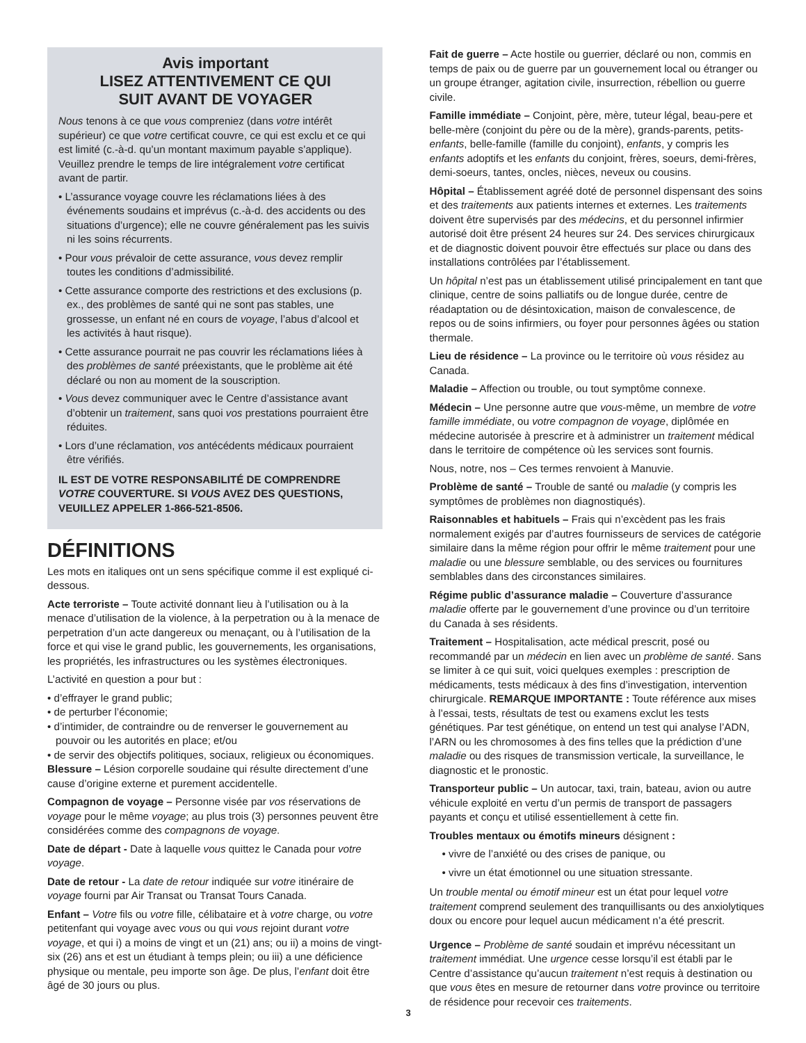Avis important
LISEZ ATTENTIVEMENT CE QUI
SUIT AVANT DE VOYAGER
Nous tenons à ce que vous compreniez (dans votre intérêt supérieur) ce que votre certificat couvre, ce qui est exclu et ce qui est limité (c.-à-d. qu’un montant maximum payable s’applique). Veuillez prendre le temps de lire intégralement votre certificat avant de partir.
• L’assurance voyage couvre les réclamations liées à des événements soudains et imprévus (c.-à-d. des accidents ou des situations d’urgence); elle ne couvre généralement pas les suivis ni les soins récurrents.
• Pour vous prévaloir de cette assurance, vous devez remplir toutes les conditions d’admissibilité.
• Cette assurance comporte des restrictions et des exclusions (p. ex., des problèmes de santé qui ne sont pas stables, une grossesse, un enfant né en cours de voyage, l’abus d’alcool et les activités à haut risque).
• Cette assurance pourrait ne pas couvrir les réclamations liées à des problèmes de santé préexistants, que le problème ait été déclaré ou non au moment de la souscription.
• Vous devez communiquer avec le Centre d’assistance avant d’obtenir un traitement, sans quoi vos prestations pourraient être réduites.
• Lors d’une réclamation, vos antécédents médicaux pourraient être vérifiés.
IL EST DE VOTRE RESPONSABILITÉ DE COMPRENDRE VOTRE COUVERTURE. SI VOUS AVEZ DES QUESTIONS, VEUILLEZ APPELER 1-866-521-8506.
DÉFINITIONS
Les mots en italiques ont un sens spécifique comme il est expliqué ci-dessous.
Acte terroriste – Toute activité donnant lieu à l’utilisation ou à la menace d’utilisation de la violence, à la perpetration ou à la menace de perpetration d’un acte dangereux ou menaçant, ou à l’utilisation de la force et qui vise le grand public, les gouvernements, les organisations, les propriétés, les infrastructures ou les systèmes électroniques.
L’activité en question a pour but :
• d’effrayer le grand public;
• de perturber l’économie;
• d’intimider, de contraindre ou de renverser le gouvernement au pouvoir ou les autorités en place; et/ou
• de servir des objectifs politiques, sociaux, religieux ou économiques.
Blessure – Lésion corporelle soudaine qui résulte directement d’une cause d’origine externe et purement accidentelle.
Compagnon de voyage – Personne visée par vos réservations de voyage pour le même voyage; au plus trois (3) personnes peuvent être considérées comme des compagnons de voyage.
Date de départ - Date à laquelle vous quittez le Canada pour votre voyage.
Date de retour - La date de retour indiquée sur votre itinéraire de voyage fourni par Air Transat ou Transat Tours Canada.
Enfant – Votre fils ou votre fille, célibataire et à votre charge, ou votre petitenfant qui voyage avec vous ou qui vous rejoint durant votre voyage, et qui i) a moins de vingt et un (21) ans; ou ii) a moins de vingt-six (26) ans et est un étudiant à temps plein; ou iii) a une déficience physique ou mentale, peu importe son âge. De plus, l’enfant doit être âgé de 30 jours ou plus.
3
Fait de guerre – Acte hostile ou guerrier, déclaré ou non, commis en temps de paix ou de guerre par un gouvernement local ou étranger ou un groupe étranger, agitation civile, insurrection, rébellion ou guerre civile.
Famille immédiate – Conjoint, père, mère, tuteur légal, beau-pere et belle-mère (conjoint du père ou de la mère), grands-parents, petits-enfants, belle-famille (famille du conjoint), enfants, y compris les enfants adoptifs et les enfants du conjoint, frères, soeurs, demi-frères, demi-soeurs, tantes, oncles, nièces, neveux ou cousins.
Hôpital – Établissement agréé doté de personnel dispensant des soins et des traitements aux patients internes et externes. Les traitements doivent être supervisés par des médecins, et du personnel infirmier autorisé doit être présent 24 heures sur 24. Des services chirurgicaux et de diagnostic doivent pouvoir être effectués sur place ou dans des installations contrôlées par l’établissement.
Un hôpital n’est pas un établissement utilisé principalement en tant que clinique, centre de soins palliatifs ou de longue durée, centre de réadaptation ou de désintoxication, maison de convalescence, de repos ou de soins infirmiers, ou foyer pour personnes âgées ou station thermale.
Lieu de résidence – La province ou le territoire où vous résidez au Canada.
Maladie – Affection ou trouble, ou tout symptôme connexe.
Médecin – Une personne autre que vous-même, un membre de votre famille immédiate, ou votre compagnon de voyage, diplômée en médecine autorisée à prescrire et à administrer un traitement médical dans le territoire de compétence où les services sont fournis.
Nous, notre, nos – Ces termes renvoient à Manuvie.
Problème de santé – Trouble de santé ou maladie (y compris les symptômes de problèmes non diagnostiqués).
Raisonnables et habituels – Frais qui n’excèdent pas les frais normalement exigés par d’autres fournisseurs de services de catégorie similaire dans la même région pour offrir le même traitement pour une maladie ou une blessure semblable, ou des services ou fournitures semblables dans des circonstances similaires.
Régime public d’assurance maladie – Couverture d’assurance maladie offerte par le gouvernement d’une province ou d’un territoire du Canada à ses résidents.
Traitement – Hospitalisation, acte médical prescrit, posé ou recommandé par un médecin en lien avec un problème de santé. Sans se limiter à ce qui suit, voici quelques exemples : prescription de médicaments, tests médicaux à des fins d’investigation, intervention chirurgicale. REMARQUE IMPORTANTE : Toute référence aux mises à l’essai, tests, résultats de test ou examens exclut les tests génétiques. Par test génétique, on entend un test qui analyse l’ADN, l’ARN ou les chromosomes à des fins telles que la prédiction d’une maladie ou des risques de transmission verticale, la surveillance, le diagnostic et le pronostic.
Transporteur public – Un autocar, taxi, train, bateau, avion ou autre véhicule exploité en vertu d’un permis de transport de passagers payants et conçu et utilisé essentiellement à cette fin.
Troubles mentaux ou émotifs mineurs désignent :
• vivre de l’anxiété ou des crises de panique, ou
• vivre un état émotionnel ou une situation stressante.
Un trouble mental ou émotif mineur est un état pour lequel votre traitement comprend seulement des tranquillisants ou des anxiolytiques doux ou encore pour lequel aucun médicament n’a été prescrit.
Urgence – Problème de santé soudain et imprévu nécessitant un traitement immédiat. Une urgence cesse lorsqu’il est établi par le Centre d’assistance qu’aucun traitement n’est requis à destination ou que vous êtes en mesure de retourner dans votre province ou territoire de résidence pour recevoir ces traitements.